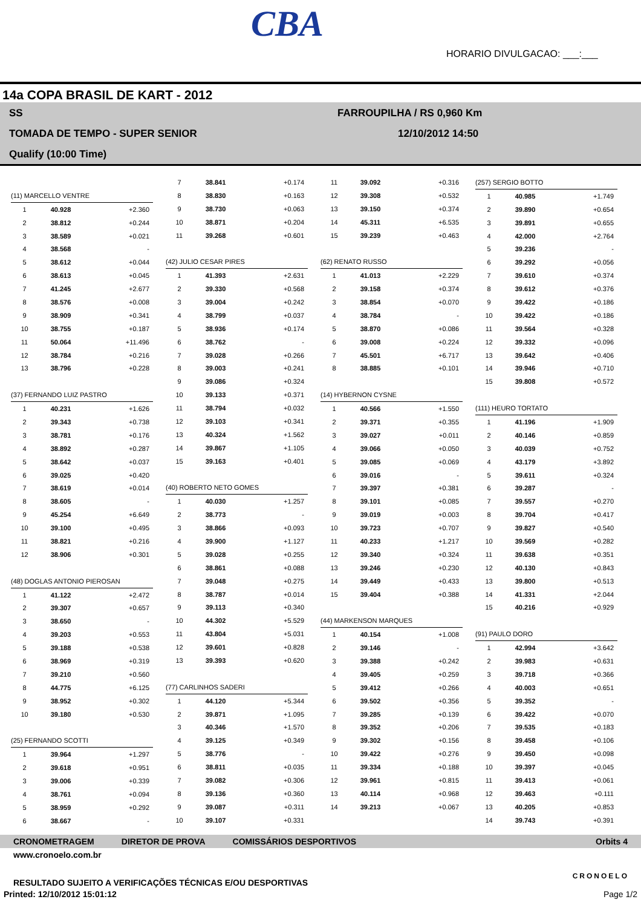CBA
HORARIO DIVULGACAO: ___:___
14a COPA BRASIL DE KART - 2012
SS FARROUPILHA / RS 0,960 Km
TOMADA DE TEMPO - SUPER SENIOR 12/10/2012 14:50
Qualify (10:00 Time)
| (11) MARCELLO VENTRE | | |
| 1 | 40.928 | +2.360 |
| 2 | 38.812 | +0.244 |
| 3 | 38.589 | +0.021 |
| 4 | 38.568 | - |
| 5 | 38.612 | +0.044 |
| 6 | 38.613 | +0.045 |
| 7 | 41.245 | +2.677 |
| 8 | 38.576 | +0.008 |
| 9 | 38.909 | +0.341 |
| 10 | 38.755 | +0.187 |
| 11 | 50.064 | +11.496 |
| 12 | 38.784 | +0.216 |
| 13 | 38.796 | +0.228 |
| (37) FERNANDO LUIZ PASTRO | | |
| 1 | 40.231 | +1.626 |
| 2 | 39.343 | +0.738 |
| 3 | 38.781 | +0.176 |
| 4 | 38.892 | +0.287 |
| 5 | 38.642 | +0.037 |
| 6 | 39.025 | +0.420 |
| 7 | 38.619 | +0.014 |
| 8 | 38.605 | - |
| 9 | 45.254 | +6.649 |
| 10 | 39.100 | +0.495 |
| 11 | 38.821 | +0.216 |
| 12 | 38.906 | +0.301 |
| (48) DOGLAS ANTONIO PIEROSAN | | |
| 1 | 41.122 | +2.472 |
| 2 | 39.307 | +0.657 |
| 3 | 38.650 | - |
| 4 | 39.203 | +0.553 |
| 5 | 39.188 | +0.538 |
| 6 | 38.969 | +0.319 |
| 7 | 39.210 | +0.560 |
| 8 | 44.775 | +6.125 |
| 9 | 38.952 | +0.302 |
| 10 | 39.180 | +0.530 |
| (25) FERNANDO SCOTTI | | |
| 1 | 39.964 | +1.297 |
| 2 | 39.618 | +0.951 |
| 3 | 39.006 | +0.339 |
| 4 | 38.761 | +0.094 |
| 5 | 38.959 | +0.292 |
| 6 | 38.667 | - |
| 7 | 38.841 | +0.174 |
| 8 | 38.830 | +0.163 |
| 9 | 38.730 | +0.063 |
| 10 | 38.871 | +0.204 |
| 11 | 39.268 | +0.601 |
| (42) JULIO CESAR PIRES | | |
| 1 | 41.393 | +2.631 |
| 2 | 39.330 | +0.568 |
| 3 | 39.004 | +0.242 |
| 4 | 38.799 | +0.037 |
| 5 | 38.936 | +0.174 |
| 6 | 38.762 | - |
| 7 | 39.028 | +0.266 |
| 8 | 39.003 | +0.241 |
| 9 | 39.086 | +0.324 |
| 10 | 39.133 | +0.371 |
| 11 | 38.794 | +0.032 |
| 12 | 39.103 | +0.341 |
| 13 | 40.324 | +1.562 |
| 14 | 39.867 | +1.105 |
| 15 | 39.163 | +0.401 |
| (40) ROBERTO NETO GOMES | | |
| 1 | 40.030 | +1.257 |
| 2 | 38.773 | - |
| 3 | 38.866 | +0.093 |
| 4 | 39.900 | +1.127 |
| 5 | 39.028 | +0.255 |
| 6 | 38.861 | +0.088 |
| 7 | 39.048 | +0.275 |
| 8 | 38.787 | +0.014 |
| 9 | 39.113 | +0.340 |
| 10 | 44.302 | +5.529 |
| 11 | 43.804 | +5.031 |
| 12 | 39.601 | +0.828 |
| 13 | 39.393 | +0.620 |
| (77) CARLINHOS SADERI | | |
| 1 | 44.120 | +5.344 |
| 2 | 39.871 | +1.095 |
| 3 | 40.346 | +1.570 |
| 4 | 39.125 | +0.349 |
| 5 | 38.776 | - |
| 6 | 38.811 | +0.035 |
| 7 | 39.082 | +0.306 |
| 8 | 39.136 | +0.360 |
| 9 | 39.087 | +0.311 |
| 10 | 39.107 | +0.331 |
| 11 | 39.092 | +0.316 |
| 12 | 39.308 | +0.532 |
| 13 | 39.150 | +0.374 |
| 14 | 45.311 | +6.535 |
| 15 | 39.239 | +0.463 |
| (62) RENATO RUSSO | | |
| 1 | 41.013 | +2.229 |
| 2 | 39.158 | +0.374 |
| 3 | 38.854 | +0.070 |
| 4 | 38.784 | - |
| 5 | 38.870 | +0.086 |
| 6 | 39.008 | +0.224 |
| 7 | 45.501 | +6.717 |
| 8 | 38.885 | +0.101 |
| (14) HYBERNON CYSNE | | |
| 1 | 40.566 | +1.550 |
| 2 | 39.371 | +0.355 |
| 3 | 39.027 | +0.011 |
| 4 | 39.066 | +0.050 |
| 5 | 39.085 | +0.069 |
| 6 | 39.016 | - |
| 7 | 39.397 | +0.381 |
| 8 | 39.101 | +0.085 |
| 9 | 39.019 | +0.003 |
| 10 | 39.723 | +0.707 |
| 11 | 40.233 | +1.217 |
| 12 | 39.340 | +0.324 |
| 13 | 39.246 | +0.230 |
| 14 | 39.449 | +0.433 |
| 15 | 39.404 | +0.388 |
| (44) MARKENSON MARQUES | | |
| 1 | 40.154 | +1.008 |
| 2 | 39.146 | - |
| 3 | 39.388 | +0.242 |
| 4 | 39.405 | +0.259 |
| 5 | 39.412 | +0.266 |
| 6 | 39.502 | +0.356 |
| 7 | 39.285 | +0.139 |
| 8 | 39.352 | +0.206 |
| 9 | 39.302 | +0.156 |
| 10 | 39.422 | +0.276 |
| 11 | 39.334 | +0.188 |
| 12 | 39.961 | +0.815 |
| 13 | 40.114 | +0.968 |
| 14 | 39.213 | +0.067 |
| (257) SERGIO BOTTO | | |
| 1 | 40.985 | +1.749 |
| 2 | 39.890 | +0.654 |
| 3 | 39.891 | +0.655 |
| 4 | 42.000 | +2.764 |
| 5 | 39.236 | - |
| 6 | 39.292 | +0.056 |
| 7 | 39.610 | +0.374 |
| 8 | 39.612 | +0.376 |
| 9 | 39.422 | +0.186 |
| 10 | 39.422 | +0.186 |
| 11 | 39.564 | +0.328 |
| 12 | 39.332 | +0.096 |
| 13 | 39.642 | +0.406 |
| 14 | 39.946 | +0.710 |
| 15 | 39.808 | +0.572 |
| (111) HEURO TORTATO | | |
| 1 | 41.196 | +1.909 |
| 2 | 40.146 | +0.859 |
| 3 | 40.039 | +0.752 |
| 4 | 43.179 | +3.892 |
| 5 | 39.611 | +0.324 |
| 6 | 39.287 | - |
| 7 | 39.557 | +0.270 |
| 8 | 39.704 | +0.417 |
| 9 | 39.827 | +0.540 |
| 10 | 39.569 | +0.282 |
| 11 | 39.638 | +0.351 |
| 12 | 40.130 | +0.843 |
| 13 | 39.800 | +0.513 |
| 14 | 41.331 | +2.044 |
| 15 | 40.216 | +0.929 |
| (91) PAULO DORO | | |
| 1 | 42.994 | +3.642 |
| 2 | 39.983 | +0.631 |
| 3 | 39.718 | +0.366 |
| 4 | 40.003 | +0.651 |
| 5 | 39.352 | - |
| 6 | 39.422 | +0.070 |
| 7 | 39.535 | +0.183 |
| 8 | 39.458 | +0.106 |
| 9 | 39.450 | +0.098 |
| 10 | 39.397 | +0.045 |
| 11 | 39.413 | +0.061 |
| 12 | 39.463 | +0.111 |
| 13 | 40.205 | +0.853 |
| 14 | 39.743 | +0.391 |
CRONOMETRAGEM DIRETOR DE PROVA COMISSÁRIOS DESPORTIVOS Orbits 4
www.cronoelo.com.br
CRONOELO
RESULTADO SUJEITO A VERIFICAÇÕES TÉCNICAS E/OU DESPORTIVAS
Printed: 12/10/2012 15:01:12 Page 1/2